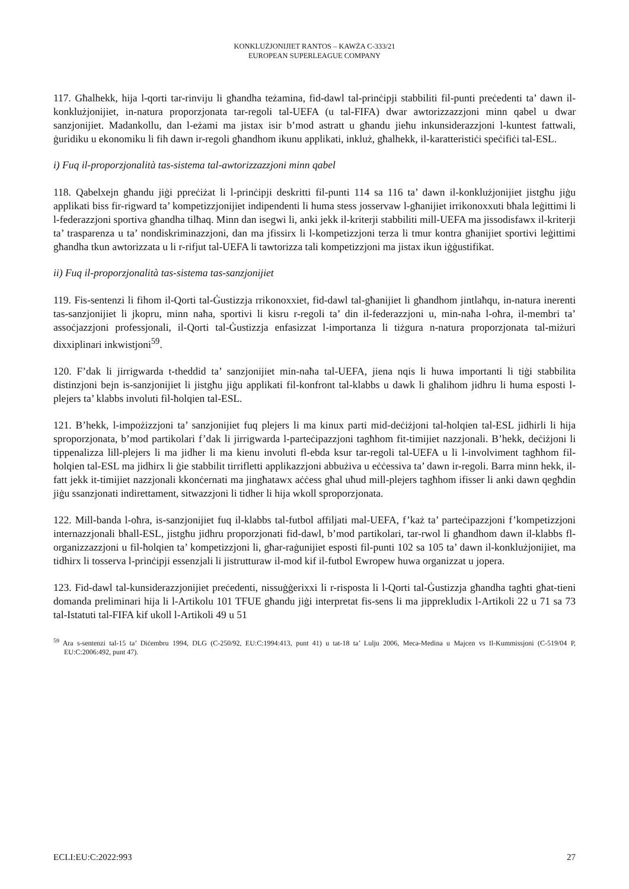KONKLUŻJONIJIET RANTOS – KAWŻA C-333/21
EUROPEAN SUPERLEAGUE COMPANY
117. Għalhekk, hija l-qorti tar-rinviju li għandha teżamina, fid-dawl tal-prinċipji stabbiliti fil-punti preċedenti ta’ dawn il-konklużjonijiet, in-natura proporzjonata tar-regoli tal-UEFA (u tal-FIFA) dwar awtorizzazzjoni minn qabel u dwar sanzjonijiet. Madankollu, dan l-eżami ma jistax isir b’mod astratt u għandu jieħu inkunsiderazzjoni l-kuntest fattwali, ġuridiku u ekonomiku li fih dawn ir-regoli għandhom ikunu applikati, inkluż, għalhekk, il-karatteristiċi speċifiċi tal-ESL.
i) Fuq il-proporzjonalità tas-sistema tal-awtorizzazzjoni minn qabel
118. Qabelxejn għandu jiġi ppreċiżat li l-prinċipji deskritti fil-punti 114 sa 116 ta’ dawn il-konklużjonijiet jistgħu jiġu applikati biss fir-rigward ta’ kompetizzjonijiet indipendenti li huma stess josservaw l-għanijiet irrikonoxxuti bħala leġittimi li l-federazzjoni sportiva għandha tilħaq. Minn dan isegwi li, anki jekk il-kriterji stabbiliti mill-UEFA ma jissodisfawx il-kriterji ta’ trasparenza u ta’ nondiskriminazzjoni, dan ma jfissirx li l-kompetizzjoni terza li tmur kontra għanijiet sportivi leġittimi għandha tkun awtorizzata u li r-rifjut tal-UEFA li tawtorizza tali kompetizzjoni ma jistax ikun iġġustifikat.
ii) Fuq il-proporzjonalità tas-sistema tas-sanzjonijiet
119. Fis-sentenzi li fihom il-Qorti tal-Ġustizzja rrikonoxxiet, fid-dawl tal-għanijiet li għandhom jintlaħqu, in-natura inerenti tas-sanzjonijiet li jkopru, minn naħa, sportivi li kisru r-regoli ta’ din il-federazzjoni u, min-naħa l-oħra, il-membri ta’ assoċjazzjoni professjonali, il-Qorti tal-Ġustizzja enfasizzat l-importanza li tiżgura n-natura proporzjonata tal-miżuri dixxiplinari inkwistjoni<sup>59</sup>.
120. F’dak li jirrigwarda t-theddid ta’ sanzjonijiet min-naħa tal-UEFA, jiena nqis li huwa importanti li tiġi stabbilita distinzjoni bejn is-sanzjonijiet li jistgħu jiġu applikati fil-konfront tal-klabbs u dawk li għalihom jidhru li huma esposti l-plejers ta’ klabbs involuti fil-ħolqien tal-ESL.
121. B’hekk, l-impożizzjoni ta’ sanzjonijiet fuq plejers li ma kinux parti mid-deċiżjoni tal-ħolqien tal-ESL jidhirli li hija sproporzjonata, b’mod partikolari f’dak li jirrigwarda l-parteċipazzjoni tagħhom fit-timijiet nazzjonali. B’hekk, deċiżjoni li tippenalizza lill-plejers li ma jidher li ma kienu involuti fl-ebda ksur tar-regoli tal-UEFA u li l-involviment tagħhom fil-ħolqien tal-ESL ma jidhirx li ġie stabbilit tirrifletti applikazzjoni abbużiva u eċċessiva ta’ dawn ir-regoli. Barra minn hekk, il-fatt jekk it-timijiet nazzjonali kkonċernati ma jingħatawx aċċess għal uħud mill-plejers tagħhom ifisser li anki dawn qegħdin jiġu ssanzjonati indirettament, sitwazzjoni li tidher li hija wkoll sproporzjonata.
122. Mill-banda l-oħra, is-sanzjonijiet fuq il-klabbs tal-futbol affiljati mal-UEFA, f’każ ta’ parteċipazzjoni f’kompetizzjoni internazzjonali bħall-ESL, jistgħu jidhru proporzjonati fid-dawl, b’mod partikolari, tar-rwol li għandhom dawn il-klabbs fl-organizzazzjoni u fil-ħolqien ta’ kompetizzjoni li, għar-raġunijiet esposti fil-punti 102 sa 105 ta’ dawn il-konklużjonijiet, ma tidhirx li tosserva l-prinċipji essenzjali li jistrutturaw il-mod kif il-futbol Ewropew huwa organizzat u jopera.
123. Fid-dawl tal-kunsiderazzjonijiet preċedenti, nissuġġerixxi li r-risposta li l-Qorti tal-Ġustizzja għandha tagħti għat-tieni domanda preliminari hija li l-Artikolu 101 TFUE għandu jiġi interpretat fis-sens li ma jipprekludix l-Artikoli 22 u 71 sa 73 tal-Istatuti tal-FIFA kif ukoll l-Artikoli 49 u 51
<sup>59</sup> Ara s-sentenzi tal-15 ta’ Diċembru 1994, DLG (C-250/92, EU:C:1994:413, punt 41) u tat-18 ta’ Lulju 2006, Meca-Medina u Majcen vs Il-Kummissjoni (C-519/04 P, EU:C:2006:492, punt 47).
ECLI:EU:C:2022:993 27